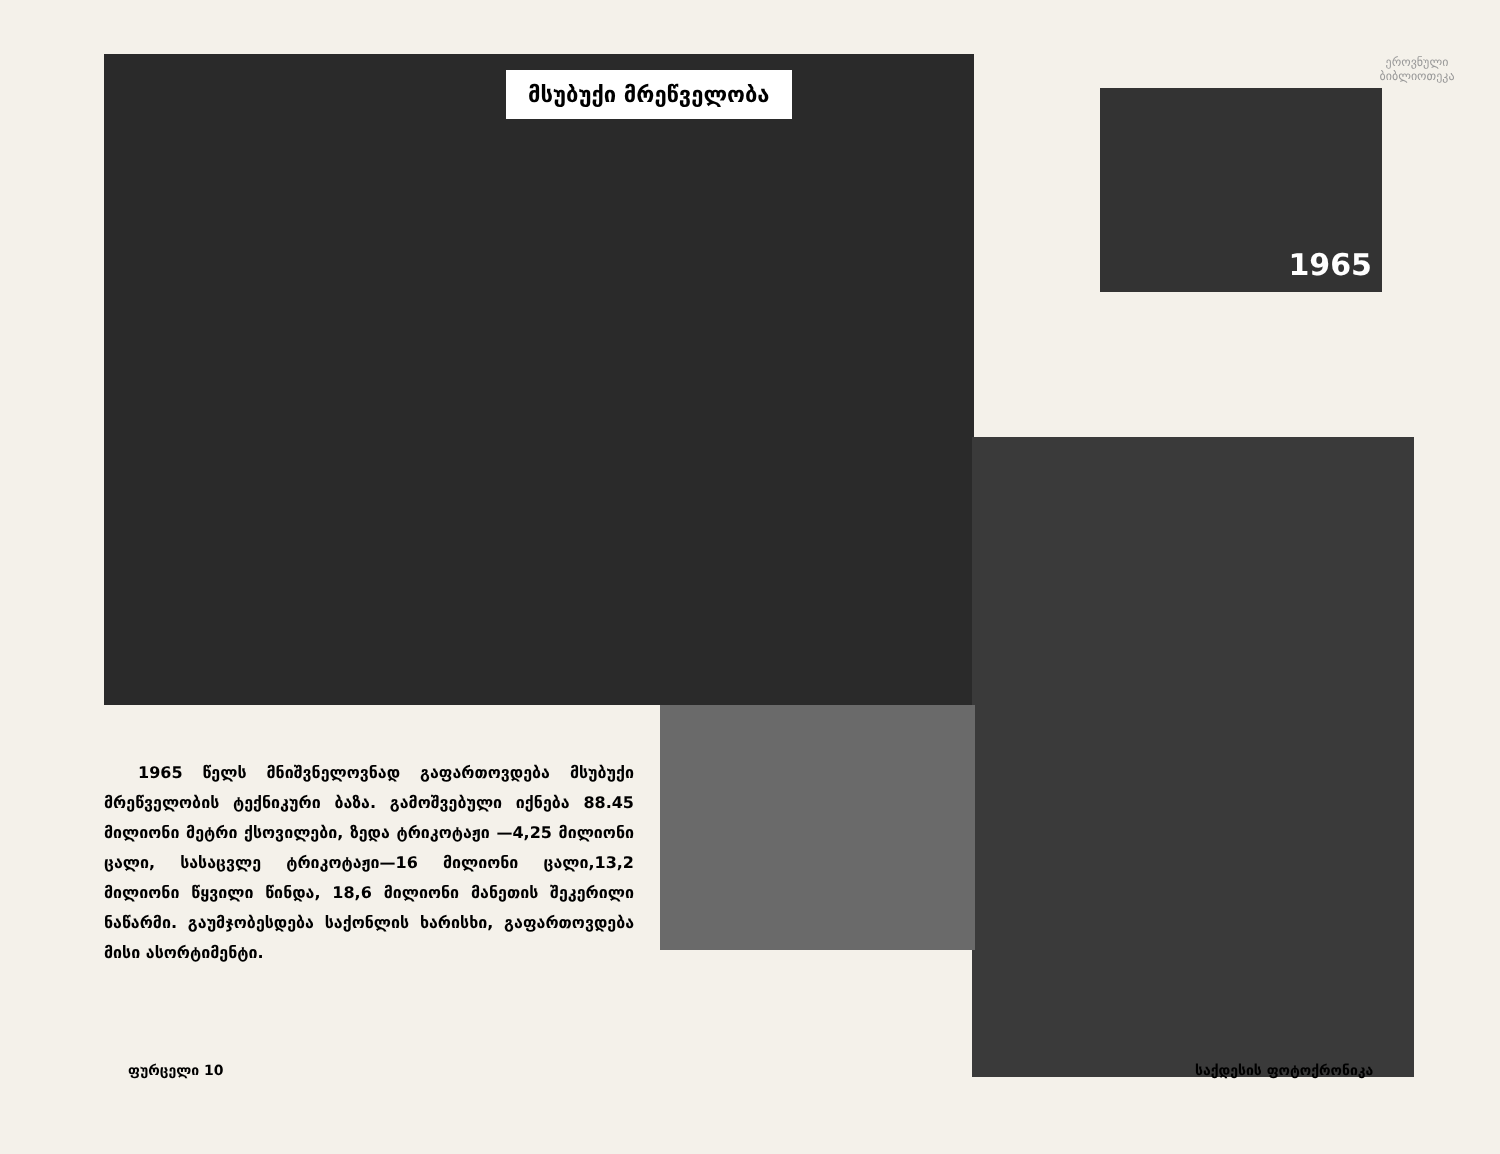ეროვნული ბიბლიოთეკა
მსუბუქი მრეწველობა 1965
1965 წელს მნიშვნელოვნად გაფართოვდება მსუბუქი მრეწველობის ტექნიკური ბაზა. გამოშვებული იქნება 88.45 მილიონი მეტრი ქსოვილები, ზედა ტრიკოტაჟი —4,25 მილიონი ცალი, სასაცვლე ტრიკოტაჟი—16 მილიონი ცალი,13,2 მილიონი წყვილი წინდა, 18,6 მილიონი მანეთის შეკერილი ნაწარმი. გაუმჯობესდება საქონლის ხარისხი, გაფართოვდება მისი ასორტიმენტი.
ფურცელი 10 საქდესის ფოტოქრონიკა